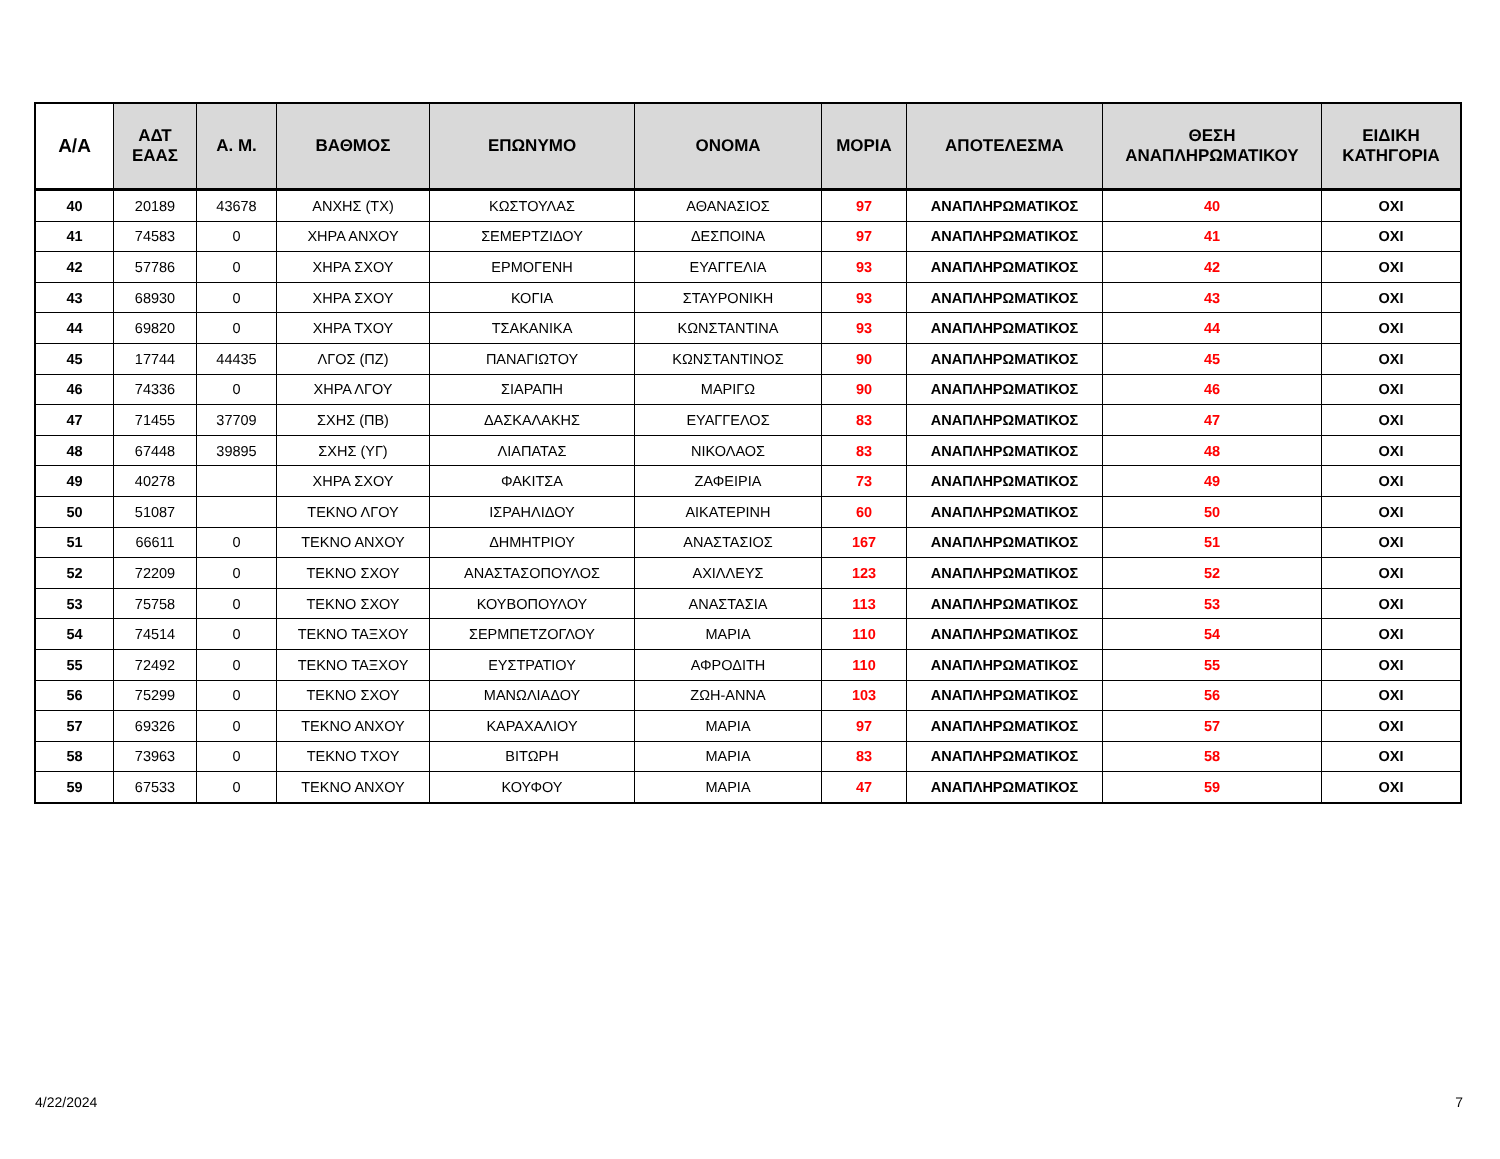| Α/Α | ΑΔΤ ΕΑΑΣ | Α. Μ. | ΒΑΘΜΟΣ | ΕΠΩΝΥΜΟ | ΟΝΟΜΑ | ΜΟΡΙΑ | ΑΠΟΤΕΛΕΣΜΑ | ΘΕΣΗ ΑΝΑΠΛΗΡΩΜΑΤΙΚΟΥ | ΕΙΔΙΚΗ ΚΑΤΗΓΟΡΙΑ |
| --- | --- | --- | --- | --- | --- | --- | --- | --- | --- |
| 40 | 20189 | 43678 | ΑΝΧΗΣ (ΤΧ) | ΚΩΣΤΟΥΛΑΣ | ΑΘΑΝΑΣΙΟΣ | 97 | ΑΝΑΠΛΗΡΩΜΑΤΙΚΟΣ | 40 | ΟΧΙ |
| 41 | 74583 | 0 | ΧΗΡΑ ΑΝΧΟΥ | ΣΕΜΕΡΤΖΙΔΟΥ | ΔΕΣΠΟΙΝΑ | 97 | ΑΝΑΠΛΗΡΩΜΑΤΙΚΟΣ | 41 | ΟΧΙ |
| 42 | 57786 | 0 | ΧΗΡΑ ΣΧΟΥ | ΕΡΜΟΓΕΝΗ | ΕΥΑΓΓΕΛΙΑ | 93 | ΑΝΑΠΛΗΡΩΜΑΤΙΚΟΣ | 42 | ΟΧΙ |
| 43 | 68930 | 0 | ΧΗΡΑ ΣΧΟΥ | ΚΟΓΙΑ | ΣΤΑΥΡΟΝΙΚΗ | 93 | ΑΝΑΠΛΗΡΩΜΑΤΙΚΟΣ | 43 | ΟΧΙ |
| 44 | 69820 | 0 | ΧΗΡΑ ΤΧΟΥ | ΤΣΑΚΑΝΙΚΑ | ΚΩΝΣΤΑΝΤΙΝΑ | 93 | ΑΝΑΠΛΗΡΩΜΑΤΙΚΟΣ | 44 | ΟΧΙ |
| 45 | 17744 | 44435 | ΛΓΟΣ (ΠΖ) | ΠΑΝΑΓΙΩΤΟΥ | ΚΩΝΣΤΑΝΤΙΝΟΣ | 90 | ΑΝΑΠΛΗΡΩΜΑΤΙΚΟΣ | 45 | ΟΧΙ |
| 46 | 74336 | 0 | ΧΗΡΑ ΛΓΟΥ | ΣΙΑΡΑΠΗ | ΜΑΡΙΓΩ | 90 | ΑΝΑΠΛΗΡΩΜΑΤΙΚΟΣ | 46 | ΟΧΙ |
| 47 | 71455 | 37709 | ΣΧΗΣ (ΠΒ) | ΔΑΣΚΑΛΑΚΗΣ | ΕΥΑΓΓΕΛΟΣ | 83 | ΑΝΑΠΛΗΡΩΜΑΤΙΚΟΣ | 47 | ΟΧΙ |
| 48 | 67448 | 39895 | ΣΧΗΣ (ΥΓ) | ΛΙΑΠΑΤΑΣ | ΝΙΚΟΛΑΟΣ | 83 | ΑΝΑΠΛΗΡΩΜΑΤΙΚΟΣ | 48 | ΟΧΙ |
| 49 | 40278 | | ΧΗΡΑ ΣΧΟΥ | ΦΑΚΙΤΣΑ | ΖΑΦΕΙΡΙΑ | 73 | ΑΝΑΠΛΗΡΩΜΑΤΙΚΟΣ | 49 | ΟΧΙ |
| 50 | 51087 | | ΤΕΚΝΟ ΛΓΟΥ | ΙΣΡΑΗΛΙΔΟΥ | ΑΙΚΑΤΕΡΙΝΗ | 60 | ΑΝΑΠΛΗΡΩΜΑΤΙΚΟΣ | 50 | ΟΧΙ |
| 51 | 66611 | 0 | ΤΕΚΝΟ ΑΝΧΟΥ | ΔΗΜΗΤΡΙΟΥ | ΑΝΑΣΤΑΣΙΟΣ | 167 | ΑΝΑΠΛΗΡΩΜΑΤΙΚΟΣ | 51 | ΟΧΙ |
| 52 | 72209 | 0 | ΤΕΚΝΟ ΣΧΟΥ | ΑΝΑΣΤΑΣΟΠΟΥΛΟΣ | ΑΧΙΛΛΕΥΣ | 123 | ΑΝΑΠΛΗΡΩΜΑΤΙΚΟΣ | 52 | ΟΧΙ |
| 53 | 75758 | 0 | ΤΕΚΝΟ ΣΧΟΥ | ΚΟΥΒΟΠΟΥΛΟΥ | ΑΝΑΣΤΑΣΙΑ | 113 | ΑΝΑΠΛΗΡΩΜΑΤΙΚΟΣ | 53 | ΟΧΙ |
| 54 | 74514 | 0 | ΤΕΚΝΟ ΤΑΞΧΟΥ | ΣΕΡΜΠΕΤΖΟΓΛΟΥ | ΜΑΡΙΑ | 110 | ΑΝΑΠΛΗΡΩΜΑΤΙΚΟΣ | 54 | ΟΧΙ |
| 55 | 72492 | 0 | ΤΕΚΝΟ ΤΑΞΧΟΥ | ΕΥΣΤΡΑΤΙΟΥ | ΑΦΡΟΔΙΤΗ | 110 | ΑΝΑΠΛΗΡΩΜΑΤΙΚΟΣ | 55 | ΟΧΙ |
| 56 | 75299 | 0 | ΤΕΚΝΟ ΣΧΟΥ | ΜΑΝΩΛΙΑΔΟΥ | ΖΩΗ-ΑΝΝΑ | 103 | ΑΝΑΠΛΗΡΩΜΑΤΙΚΟΣ | 56 | ΟΧΙ |
| 57 | 69326 | 0 | ΤΕΚΝΟ ΑΝΧΟΥ | ΚΑΡΑΧΑΛΙΟΥ | ΜΑΡΙΑ | 97 | ΑΝΑΠΛΗΡΩΜΑΤΙΚΟΣ | 57 | ΟΧΙ |
| 58 | 73963 | 0 | ΤΕΚΝΟ ΤΧΟΥ | ΒΙΤΩΡΗ | ΜΑΡΙΑ | 83 | ΑΝΑΠΛΗΡΩΜΑΤΙΚΟΣ | 58 | ΟΧΙ |
| 59 | 67533 | 0 | ΤΕΚΝΟ ΑΝΧΟΥ | ΚΟΥΦΟΥ | ΜΑΡΙΑ | 47 | ΑΝΑΠΛΗΡΩΜΑΤΙΚΟΣ | 59 | ΟΧΙ |
4/22/2024 7